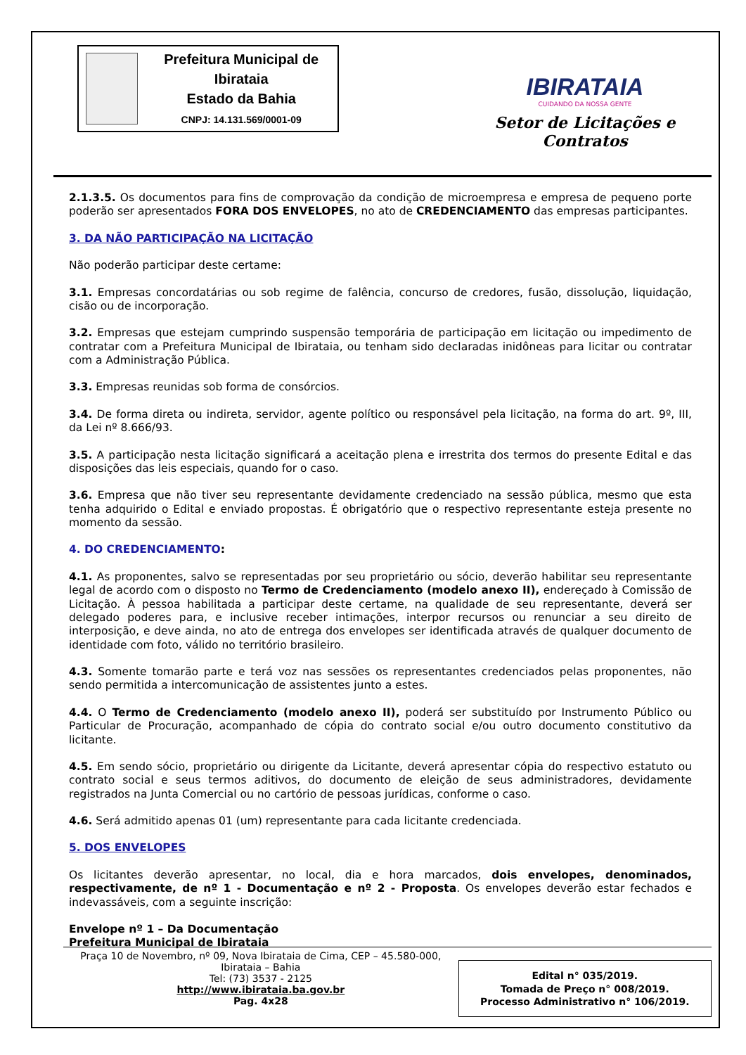Prefeitura Municipal de Ibirataia
Estado da Bahia
CNPJ: 14.131.569/0001-09
IBIRATAIA
CUIDANDO DA NOSSA GENTE
Setor de Licitações e Contratos
2.1.3.5. Os documentos para fins de comprovação da condição de microempresa e empresa de pequeno porte poderão ser apresentados FORA DOS ENVELOPES, no ato de CREDENCIAMENTO das empresas participantes.
3. DA NÃO PARTICIPAÇÃO NA LICITAÇÃO
Não poderão participar deste certame:
3.1. Empresas concordatárias ou sob regime de falência, concurso de credores, fusão, dissolução, liquidação, cisão ou de incorporação.
3.2. Empresas que estejam cumprindo suspensão temporária de participação em licitação ou impedimento de contratar com a Prefeitura Municipal de Ibirataia, ou tenham sido declaradas inidôneas para licitar ou contratar com a Administração Pública.
3.3. Empresas reunidas sob forma de consórcios.
3.4. De forma direta ou indireta, servidor, agente político ou responsável pela licitação, na forma do art. 9º, III, da Lei nº 8.666/93.
3.5. A participação nesta licitação significará a aceitação plena e irrestrita dos termos do presente Edital e das disposições das leis especiais, quando for o caso.
3.6. Empresa que não tiver seu representante devidamente credenciado na sessão pública, mesmo que esta tenha adquirido o Edital e enviado propostas. É obrigatório que o respectivo representante esteja presente no momento da sessão.
4. DO CREDENCIAMENTO:
4.1. As proponentes, salvo se representadas por seu proprietário ou sócio, deverão habilitar seu representante legal de acordo com o disposto no Termo de Credenciamento (modelo anexo II), endereçado à Comissão de Licitação. À pessoa habilitada a participar deste certame, na qualidade de seu representante, deverá ser delegado poderes para, e inclusive receber intimações, interpor recursos ou renunciar a seu direito de interposição, e deve ainda, no ato de entrega dos envelopes ser identificada através de qualquer documento de identidade com foto, válido no território brasileiro.
4.3. Somente tomarão parte e terá voz nas sessões os representantes credenciados pelas proponentes, não sendo permitida a intercomunicação de assistentes junto a estes.
4.4. O Termo de Credenciamento (modelo anexo II), poderá ser substituído por Instrumento Público ou Particular de Procuração, acompanhado de cópia do contrato social e/ou outro documento constitutivo da licitante.
4.5. Em sendo sócio, proprietário ou dirigente da Licitante, deverá apresentar cópia do respectivo estatuto ou contrato social e seus termos aditivos, do documento de eleição de seus administradores, devidamente registrados na Junta Comercial ou no cartório de pessoas jurídicas, conforme o caso.
4.6. Será admitido apenas 01 (um) representante para cada licitante credenciada.
5. DOS ENVELOPES
Os licitantes deverão apresentar, no local, dia e hora marcados, dois envelopes, denominados, respectivamente, de nº 1 - Documentação e nº 2 - Proposta. Os envelopes deverão estar fechados e indevassáveis, com a seguinte inscrição:
Envelope nº 1 – Da Documentação
Prefeitura Municipal de Ibirataia
Praça 10 de Novembro, nº 09, Nova Ibirataia de Cima, CEP – 45.580-000,
Ibirataia – Bahia
Tel: (73) 3537 - 2125
http://www.ibirataia.ba.gov.br
Pag. 4x28
Edital n° 035/2019.
Tomada de Preço n° 008/2019.
Processo Administrativo n° 106/2019.